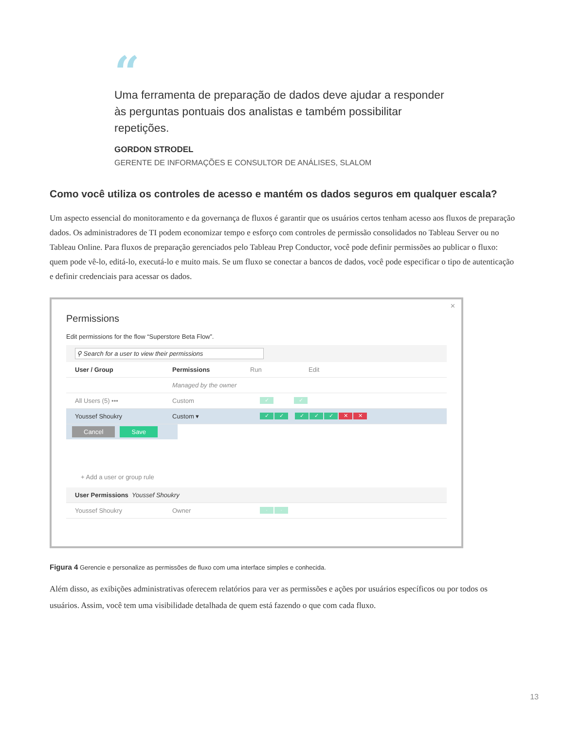“
Uma ferramenta de preparação de dados deve ajudar a responder às perguntas pontuais dos analistas e também possibilitar repetições.
GORDON STRODEL
GERENTE DE INFORMAÇÕES E CONSULTOR DE ANÁLISES, SLALOM
Como você utiliza os controles de acesso e mantém os dados seguros em qualquer escala?
Um aspecto essencial do monitoramento e da governança de fluxos é garantir que os usuários certos tenham acesso aos fluxos de preparação dados. Os administradores de TI podem economizar tempo e esforço com controles de permissão consolidados no Tableau Server ou no Tableau Online. Para fluxos de preparação gerenciados pelo Tableau Prep Conductor, você pode definir permissões ao publicar o fluxo: quem pode vê-lo, editá-lo, executá-lo e muito mais. Se um fluxo se conectar a bancos de dados, você pode especificar o tipo de autenticação e definir credenciais para acessar os dados.
✕
Permissions
Edit permissions for the flow “Superstore Beta Flow”.
⚲ Search for a user to view their permissions
User / Group Permissions Run Edit
Managed by the owner
All Users (5) ••• Custom ✓ ✓
Youssef Shoukry Custom ▾ ✓ ✓ ✓ ✓ ✓ ✕ ✕
Cancel Save
+ Add a user or group rule
User Permissions Youssef Shoukry
Youssef Shoukry Owner · ·
Figura 4 Gerencie e personalize as permissões de fluxo com uma interface simples e conhecida.
Além disso, as exibições administrativas oferecem relatórios para ver as permissões e ações por usuários específicos ou por todos os usuários. Assim, você tem uma visibilidade detalhada de quem está fazendo o que com cada fluxo.
13